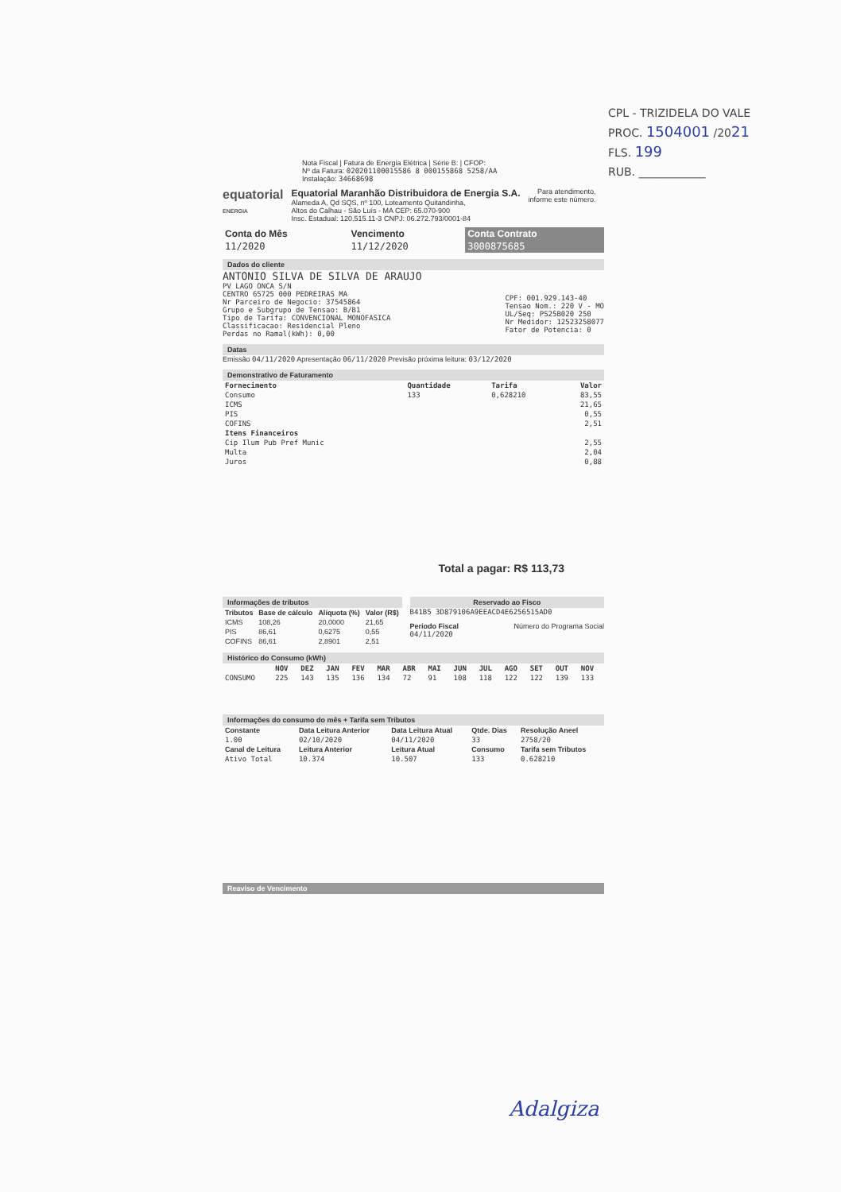CPL - TRIZIDELA DO VALE
PROC. 1504001 /2021
FLS. 199
RUB. ____________
Nota Fiscal | Fatura de Energia Elétrica | Série B: | CFOP:
Nº da Fatura: 020201100015586 8 000155868 5258/AA
Instalação: 34668698
equatorial
ENERGIA
Equatorial Maranhão Distribuidora de Energia S.A.
Alameda A, Qd SQS, nº 100, Loteamento Quitandinha,
Altos do Calhau - São Luís - MA CEP: 65.070-900
Insc. Estadual: 120.515.11-3 CNPJ: 06.272.793/0001-84
Para atendimento,
informe este número.
| Conta do Mês | Vencimento | Conta Contrato |
| --- | --- | --- |
| 11/2020 | 11/12/2020 | 3000875685 |
Dados do cliente
ANTONIO SILVA DE SILVA DE ARAUJO
PV LAGO ONCA S/N
CENTRO 65725 000 PEDREIRAS MA
Nr Parceiro de Negocio: 37545864
Grupo e Subgrupo de Tensao: B/B1
Tipo de Tarifa: CONVENCIONAL MONOFASICA
Classificacao: Residencial Pleno
Perdas no Ramal(kWh): 0,00
CPF: 001.929.143-40
Tensao Nom.: 220 V - MO
UL/Seq: PS25B020 250
Nr Medidor: 12523258077
Fator de Potencia: 0
Datas
Emissão 04/11/2020 Apresentação 06/11/2020 Previsão próxima leitura: 03/12/2020
Demonstrativo de Faturamento
| Fornecimento | Quantidade | Tarifa | Valor |
| --- | --- | --- | --- |
| Consumo | 133 | 0,628210 | 83,55 |
| ICMS | | | 21,65 |
| PIS | | | 0,55 |
| COFINS | | | 2,51 |
| Itens Financeiros | | | |
| Cip Ilum Pub Pref Munic | | | 2,55 |
| Multa | | | 2,04 |
| Juros | | | 0,88 |
Total a pagar: R$ 113,73
Informações de tributos
| Tributos | Base de cálculo | Alíquota (%) | Valor (R$) |
| --- | --- | --- | --- |
| ICMS | 108,26 | 20,0000 | 21,65 |
| PIS | 86,61 | 0,6275 | 0,55 |
| COFINS | 86,61 | 2,8901 | 2,51 |
Reservado ao Fisco
B41B5 3D879106A9EEACD4E6256515AD0
Período Fiscal
04/11/2020
Número do Programa Social
Histórico do Consumo (kWh)
| | NOV | DEZ | JAN | FEV | MAR | ABR | MAI | JUN | JUL | AGO | SET | OUT | NOV |
| --- | --- | --- | --- | --- | --- | --- | --- | --- | --- | --- | --- | --- | --- |
| CONSUMO | 225 | 143 | 135 | 136 | 134 | 72 | 91 | 108 | 118 | 122 | 122 | 139 | 133 |
Informações do consumo do mês + Tarifa sem Tributos
| Constante | Data Leitura Anterior | Data Leitura Atual | Qtde. Dias | Resolução Aneel |
| --- | --- | --- | --- | --- |
| 1.00 | 02/10/2020 | 04/11/2020 | 33 | 2758/20 |
| Canal de Leitura | Leitura Anterior | Leitura Atual | Consumo | Tarifa sem Tributos |
| Ativo Total | 10.374 | 10.507 | 133 | 0.628210 |
Reaviso de Vencimento
Adalgiza